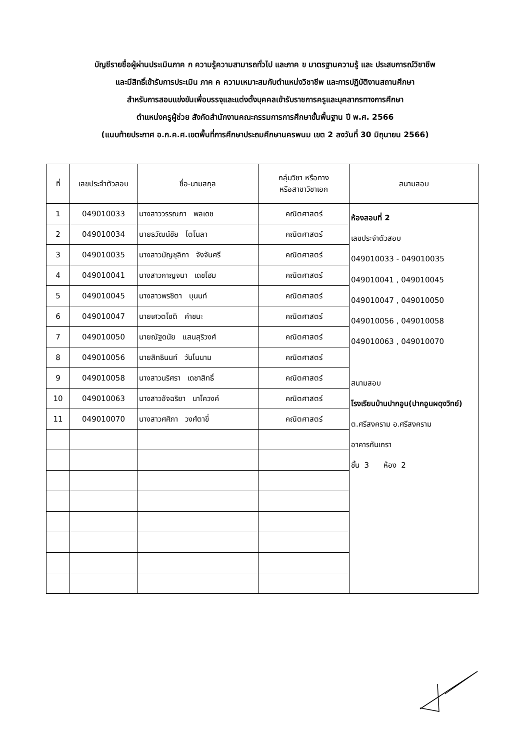บัญชีรายชื่อผู้ผ่านประเมินภาค ก ความรู้ความสามารถทั่วไป และภาค ข มาตรฐานความรู้ และ ประสบการณ์วิชาชีพ
และมีสิทธิ์เข้ารับการประเมิน ภาค ค ความเหมาะสมกับตำแหน่งวิชาชีพ และการปฏิบัติงานสถานศึกษา
สำหรับการสอบแข่งขันเพื่อบรรจุและแต่งตั้งบุคคลเข้ารับราชการครูและบุคลากรทางการศึกษา
ตำแหน่งครูผู้ช่วย สังกัดสำนักงานคณะกรรมการการศึกษาขั้นพื้นฐาน ปี พ.ศ. 2566
(แนบท้ายประกาศ อ.ก.ค.ศ.เขตพื้นที่การศึกษาประถมศึกษานครพนม เขต 2 ลงวันที่ 30 มิถุนายน 2566)
| ที่ | เลขประจำตัวสอบ | ชื่อ-นามสกุล | กลุ่มวิชา หรือทาง หรือสาขาวิชาเอก | สนามสอบ |
| --- | --- | --- | --- | --- |
| 1 | 049010033 | นางสาววรรณภา พลเดช | คณิตศาสตร์ | ห้องสอบที่ 2 เลขประจำตัวสอบ 049010033 - 049010035 049010041 , 049010045 049010047 , 049010050 049010056 , 049010058 049010063 , 049010070 สนามสอบ โรงเรียนบ้านปากอูน(ปากอูนผดุงวิทย์) ต.ศรีสงคราม อ.ศรีสงคราม อาคารกันเกรา ชั้น 3 ห้อง 2 |
| 2 | 049010034 | นายธวัฒน์ชัย โตโนลา | คณิตศาสตร์ | |
| 3 | 049010035 | นางสาวมัญชุลิกา จังจันศรี | คณิตศาสตร์ | |
| 4 | 049010041 | นางสาวกาญจนา เดชโฮม | คณิตศาสตร์ | |
| 5 | 049010045 | นางสาวพรชิตา บุนนท์ | คณิตศาสตร์ | |
| 6 | 049010047 | นายเศวตโชติ คำชนะ | คณิตศาสตร์ | |
| 7 | 049010050 | นายณัฐดนัย แสนสุริวงศ์ | คณิตศาสตร์ | |
| 8 | 049010056 | นายสิทธินนท์ วันโนนาม | คณิตศาสตร์ | |
| 9 | 049010058 | นางสาวนริศรา เดชาสิทธิ์ | คณิตศาสตร์ | |
| 10 | 049010063 | นางสาวอัจฉริยา นาโควงค์ | คณิตศาสตร์ | |
| 11 | 049010070 | นางสาวศศิภา วงศ์ตาขี่ | คณิตศาสตร์ | |